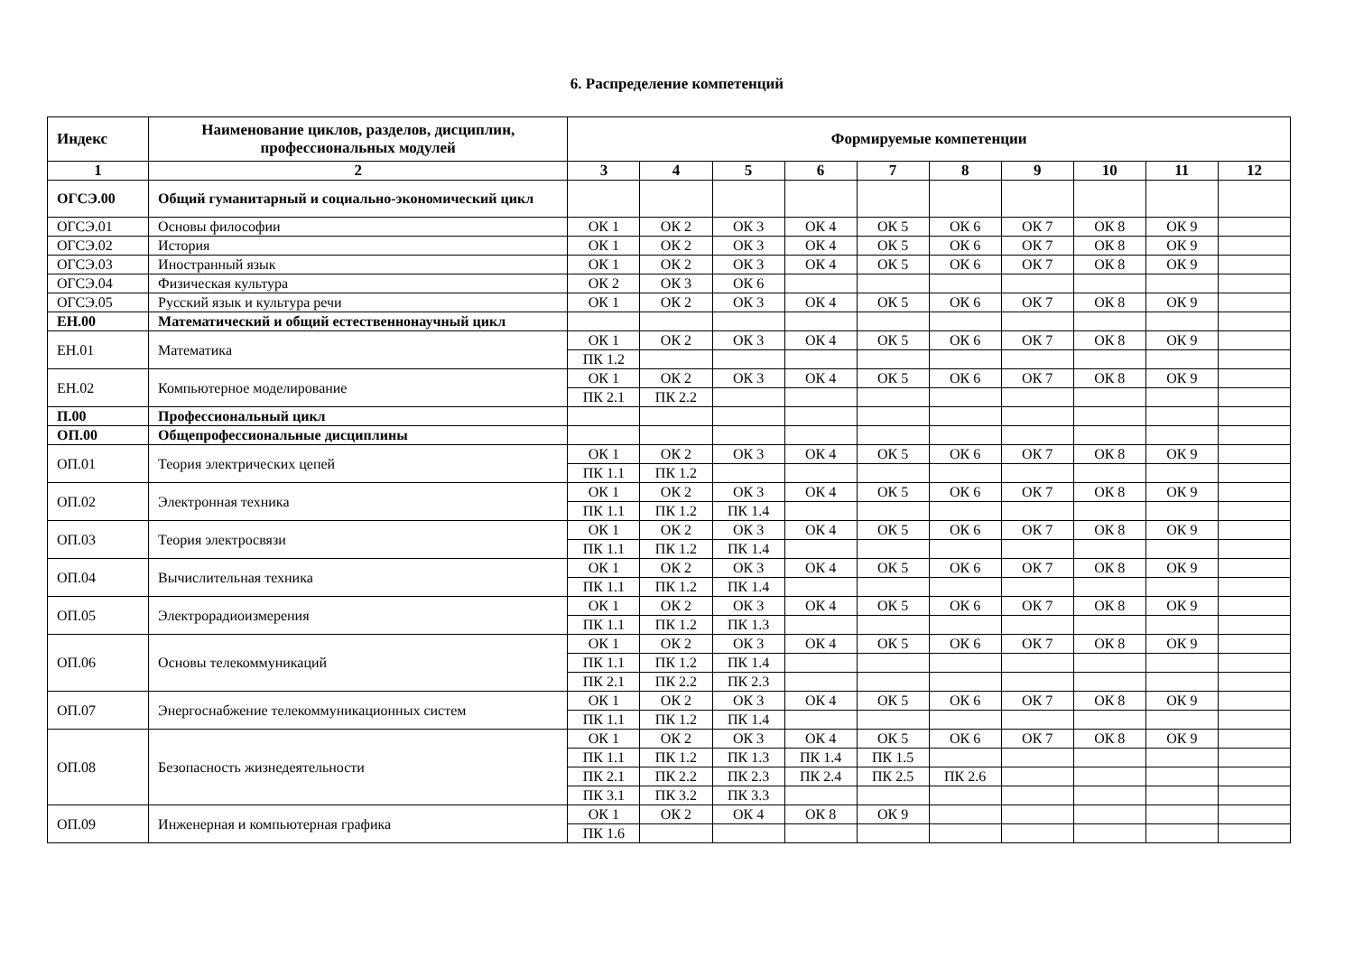6. Распределение компетенций
| Индекс | Наименование циклов, разделов, дисциплин, профессиональных модулей | Формируемые компетенции | | | | | | | | | |
| --- | --- | --- | --- | --- | --- | --- | --- | --- | --- | --- | --- |
| 1 | 2 | 3 | 4 | 5 | 6 | 7 | 8 | 9 | 10 | 11 | 12 |
| ОГСЭ.00 | Общий гуманитарный и социально-экономический цикл | | | | | | | | | | |
| ОГСЭ.01 | Основы философии | ОК 1 | ОК 2 | ОК 3 | ОК 4 | ОК 5 | ОК 6 | ОК 7 | ОК 8 | ОК 9 | |
| ОГСЭ.02 | История | ОК 1 | ОК 2 | ОК 3 | ОК 4 | ОК 5 | ОК 6 | ОК 7 | ОК 8 | ОК 9 | |
| ОГСЭ.03 | Иностранный язык | ОК 1 | ОК 2 | ОК 3 | ОК 4 | ОК 5 | ОК 6 | ОК 7 | ОК 8 | ОК 9 | |
| ОГСЭ.04 | Физическая культура | ОК 2 | ОК 3 | ОК 6 | | | | | | | |
| ОГСЭ.05 | Русский язык и культура речи | ОК 1 | ОК 2 | ОК 3 | ОК 4 | ОК 5 | ОК 6 | ОК 7 | ОК 8 | ОК 9 | |
| ЕН.00 | Математический и общий естественнонаучный цикл | | | | | | | | | | |
| ЕН.01 | Математика | ОК 1 | ОК 2 | ОК 3 | ОК 4 | ОК 5 | ОК 6 | ОК 7 | ОК 8 | ОК 9 | |
| | | ПК 1.2 | | | | | | | | | |
| ЕН.02 | Компьютерное моделирование | ОК 1 | ОК 2 | ОК 3 | ОК 4 | ОК 5 | ОК 6 | ОК 7 | ОК 8 | ОК 9 | |
| | | ПК 2.1 | ПК 2.2 | | | | | | | | |
| П.00 | Профессиональный цикл | | | | | | | | | | |
| ОП.00 | Общепрофессиональные дисциплины | | | | | | | | | | |
| ОП.01 | Теория электрических цепей | ОК 1 | ОК 2 | ОК 3 | ОК 4 | ОК 5 | ОК 6 | ОК 7 | ОК 8 | ОК 9 | |
| | | ПК 1.1 | ПК 1.2 | | | | | | | | |
| ОП.02 | Электронная техника | ОК 1 | ОК 2 | ОК 3 | ОК 4 | ОК 5 | ОК 6 | ОК 7 | ОК 8 | ОК 9 | |
| | | ПК 1.1 | ПК 1.2 | ПК 1.4 | | | | | | | |
| ОП.03 | Теория электросвязи | ОК 1 | ОК 2 | ОК 3 | ОК 4 | ОК 5 | ОК 6 | ОК 7 | ОК 8 | ОК 9 | |
| | | ПК 1.1 | ПК 1.2 | ПК 1.4 | | | | | | | |
| ОП.04 | Вычислительная техника | ОК 1 | ОК 2 | ОК 3 | ОК 4 | ОК 5 | ОК 6 | ОК 7 | ОК 8 | ОК 9 | |
| | | ПК 1.1 | ПК 1.2 | ПК 1.4 | | | | | | | |
| ОП.05 | Электрорадиоизмерения | ОК 1 | ОК 2 | ОК 3 | ОК 4 | ОК 5 | ОК 6 | ОК 7 | ОК 8 | ОК 9 | |
| | | ПК 1.1 | ПК 1.2 | ПК 1.3 | | | | | | | |
| ОП.06 | Основы телекоммуникаций | ОК 1 | ОК 2 | ОК 3 | ОК 4 | ОК 5 | ОК 6 | ОК 7 | ОК 8 | ОК 9 | |
| | | ПК 1.1 | ПК 1.2 | ПК 1.4 | | | | | | | |
| | | ПК 2.1 | ПК 2.2 | ПК 2.3 | | | | | | | |
| ОП.07 | Энергоснабжение телекоммуникационных систем | ОК 1 | ОК 2 | ОК 3 | ОК 4 | ОК 5 | ОК 6 | ОК 7 | ОК 8 | ОК 9 | |
| | | ПК 1.1 | ПК 1.2 | ПК 1.4 | | | | | | | |
| ОП.08 | Безопасность жизнедеятельности | ОК 1 | ОК 2 | ОК 3 | ОК 4 | ОК 5 | ОК 6 | ОК 7 | ОК 8 | ОК 9 | |
| | | ПК 1.1 | ПК 1.2 | ПК 1.3 | ПК 1.4 | ПК 1.5 | | | | | |
| | | ПК 2.1 | ПК 2.2 | ПК 2.3 | ПК 2.4 | ПК 2.5 | ПК 2.6 | | | | |
| | | ПК 3.1 | ПК 3.2 | ПК 3.3 | | | | | | | |
| ОП.09 | Инженерная и компьютерная графика | ОК 1 | ОК 2 | ОК 4 | ОК 8 | ОК 9 | | | | | |
| | | ПК 1.6 | | | | | | | | | |